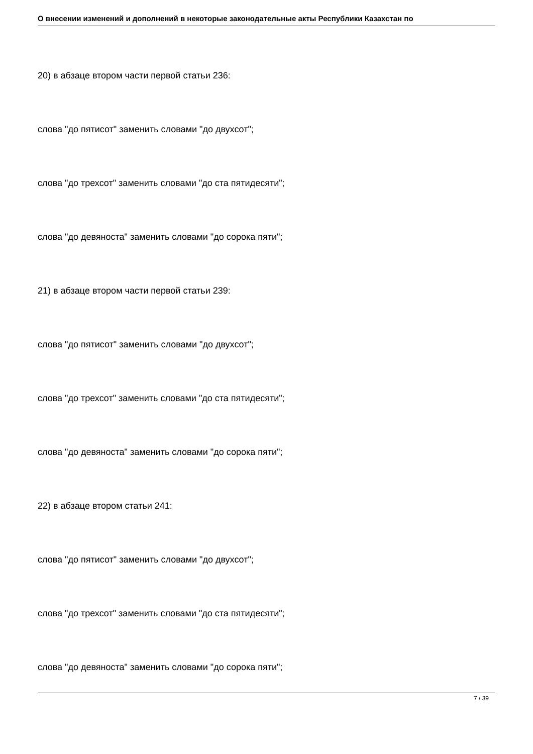О внесении изменений и дополнений в некоторые законодательные акты Республики Казахстан по
20) в абзаце втором части первой статьи 236:
слова "до пятисот" заменить словами "до двухсот";
слова "до трехсот" заменить словами "до ста пятидесяти";
слова "до девяноста" заменить словами "до сорока пяти";
21) в абзаце втором части первой статьи 239:
слова "до пятисот" заменить словами "до двухсот";
слова "до трехсот" заменить словами "до ста пятидесяти";
слова "до девяноста" заменить словами "до сорока пяти";
22) в абзаце втором статьи 241:
слова "до пятисот" заменить словами "до двухсот";
слова "до трехсот" заменить словами "до ста пятидесяти";
слова "до девяноста" заменить словами "до сорока пяти";
7 / 39